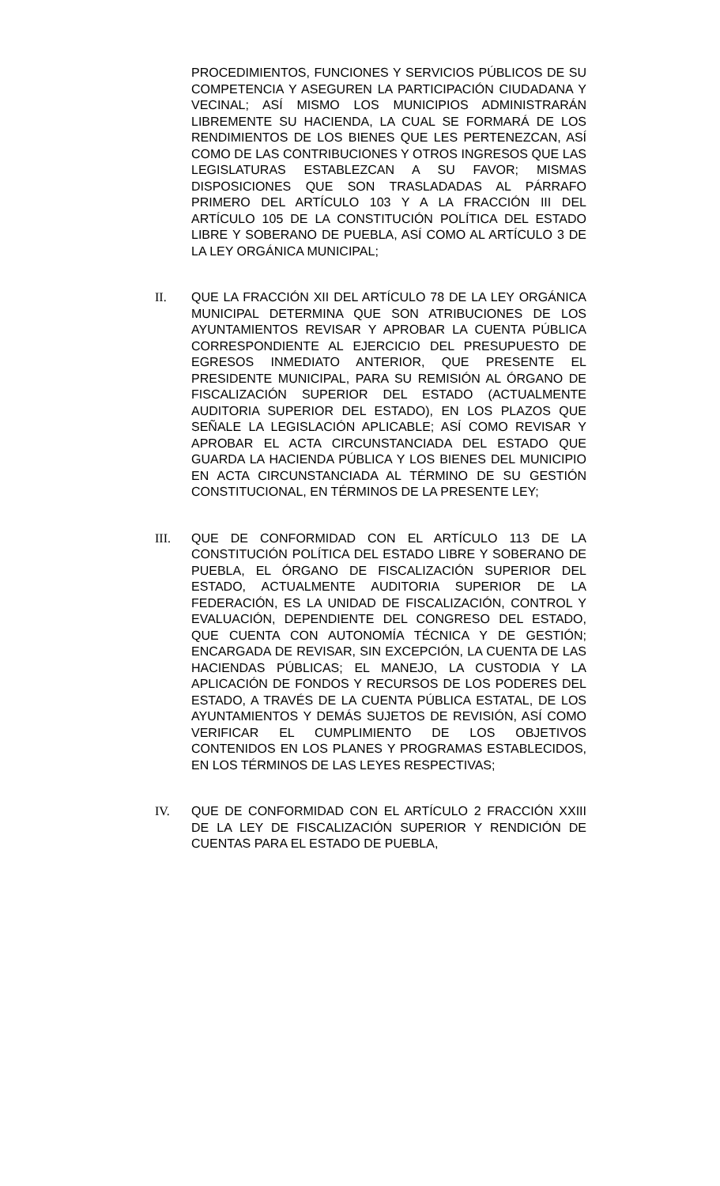PROCEDIMIENTOS, FUNCIONES Y SERVICIOS PÚBLICOS DE SU COMPETENCIA Y ASEGUREN LA PARTICIPACIÓN CIUDADANA Y VECINAL; ASÍ MISMO LOS MUNICIPIOS ADMINISTRARÁN LIBREMENTE SU HACIENDA, LA CUAL SE FORMARÁ DE LOS RENDIMIENTOS DE LOS BIENES QUE LES PERTENEZCAN, ASÍ COMO DE LAS CONTRIBUCIONES Y OTROS INGRESOS QUE LAS LEGISLATURAS ESTABLEZCAN A SU FAVOR; MISMAS DISPOSICIONES QUE SON TRASLADADAS AL PÁRRAFO PRIMERO DEL ARTÍCULO 103 Y A LA FRACCIÓN III DEL ARTÍCULO 105 DE LA CONSTITUCIÓN POLÍTICA DEL ESTADO LIBRE Y SOBERANO DE PUEBLA, ASÍ COMO AL ARTÍCULO 3 DE LA LEY ORGÁNICA MUNICIPAL;
II. QUE LA FRACCIÓN XII DEL ARTÍCULO 78 DE LA LEY ORGÁNICA MUNICIPAL DETERMINA QUE SON ATRIBUCIONES DE LOS AYUNTAMIENTOS REVISAR Y APROBAR LA CUENTA PÚBLICA CORRESPONDIENTE AL EJERCICIO DEL PRESUPUESTO DE EGRESOS INMEDIATO ANTERIOR, QUE PRESENTE EL PRESIDENTE MUNICIPAL, PARA SU REMISIÓN AL ÓRGANO DE FISCALIZACIÓN SUPERIOR DEL ESTADO (ACTUALMENTE AUDITORIA SUPERIOR DEL ESTADO), EN LOS PLAZOS QUE SEÑALE LA LEGISLACIÓN APLICABLE; ASÍ COMO REVISAR Y APROBAR EL ACTA CIRCUNSTANCIADA DEL ESTADO QUE GUARDA LA HACIENDA PÚBLICA Y LOS BIENES DEL MUNICIPIO EN ACTA CIRCUNSTANCIADA AL TÉRMINO DE SU GESTIÓN CONSTITUCIONAL, EN TÉRMINOS DE LA PRESENTE LEY;
III. QUE DE CONFORMIDAD CON EL ARTÍCULO 113 DE LA CONSTITUCIÓN POLÍTICA DEL ESTADO LIBRE Y SOBERANO DE PUEBLA, EL ÓRGANO DE FISCALIZACIÓN SUPERIOR DEL ESTADO, ACTUALMENTE AUDITORIA SUPERIOR DE LA FEDERACIÓN, ES LA UNIDAD DE FISCALIZACIÓN, CONTROL Y EVALUACIÓN, DEPENDIENTE DEL CONGRESO DEL ESTADO, QUE CUENTA CON AUTONOMÍA TÉCNICA Y DE GESTIÓN; ENCARGADA DE REVISAR, SIN EXCEPCIÓN, LA CUENTA DE LAS HACIENDAS PÚBLICAS; EL MANEJO, LA CUSTODIA Y LA APLICACIÓN DE FONDOS Y RECURSOS DE LOS PODERES DEL ESTADO, A TRAVÉS DE LA CUENTA PÚBLICA ESTATAL, DE LOS AYUNTAMIENTOS Y DEMÁS SUJETOS DE REVISIÓN, ASÍ COMO VERIFICAR EL CUMPLIMIENTO DE LOS OBJETIVOS CONTENIDOS EN LOS PLANES Y PROGRAMAS ESTABLECIDOS, EN LOS TÉRMINOS DE LAS LEYES RESPECTIVAS;
IV. QUE DE CONFORMIDAD CON EL ARTÍCULO 2 FRACCIÓN XXIII DE LA LEY DE FISCALIZACIÓN SUPERIOR Y RENDICIÓN DE CUENTAS PARA EL ESTADO DE PUEBLA,